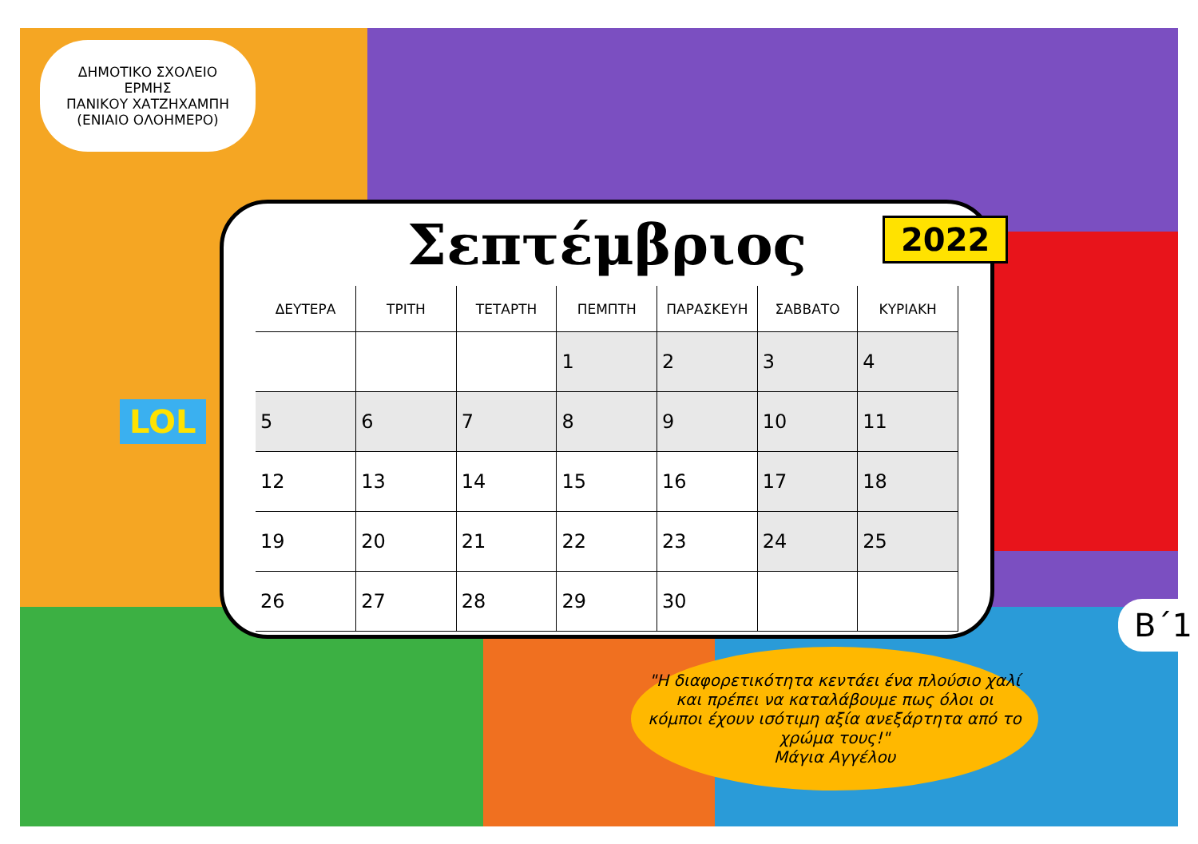ΔΗΜΟΤΙΚΟ ΣΧΟΛΕΙΟ ΕΡΜΗΣ
ΠΑΝΙΚΟΥ ΧΑΤΖΗΧΑΜΠΗ
(ΕΝΙΑΙΟ ΟΛΟΗΜΕΡΟ)
LOL
Σεπτέμβριος
| ΔΕΥΤΕΡΑ | ΤΡΙΤΗ | ΤΕΤΑΡΤΗ | ΠΕΜΠΤΗ | ΠΑΡΑΣΚΕΥΗ | ΣΑΒΒΑΤΟ | ΚΥΡΙΑΚΗ |
| --- | --- | --- | --- | --- | --- | --- |
| | | | 1 | 2 | 3 | 4 |
| 5 | 6 | 7 | 8 | 9 | 10 | 11 |
| 12 | 13 | 14 | 15 | 16 | 17 | 18 |
| 19 | 20 | 21 | 22 | 23 | 24 | 25 |
| 26 | 27 | 28 | 29 | 30 | | |
2022
"Η διαφορετικότητα κεντάει ένα πλούσιο χαλί και πρέπει να καταλάβουμε πως όλοι οι κόμποι έχουν ισότιμη αξία ανεξάρτητα από το χρώμα τους!"
Μάγια Αγγέλου
Β΄1